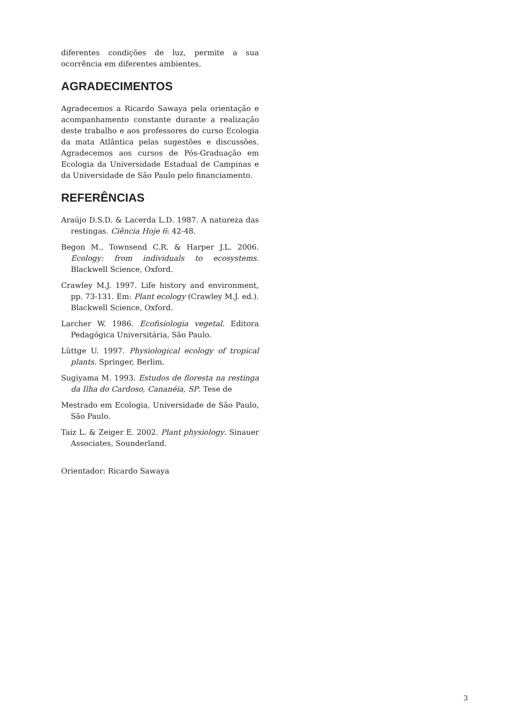diferentes condições de luz, permite a sua ocorrência em diferentes ambientes.
AGRADECIMENTOS
Agradecemos a Ricardo Sawaya pela orientação e acompanhamento constante durante a realização deste trabalho e aos professores do curso Ecologia da mata Atlântica pelas sugestões e discussões. Agradecemos aos cursos de Pós-Graduação em Ecologia da Universidade Estadual de Campinas e da Universidade de São Paulo pelo financiamento.
REFERÊNCIAS
Araújo D.S.D. & Lacerda L.D. 1987. A natureza das restingas. Ciência Hoje 6: 42-48.
Begon M., Townsend C.R. & Harper J.L. 2006. Ecology: from individuals to ecosystems. Blackwell Science, Oxford.
Crawley M.J. 1997. Life history and environment, pp. 73-131. Em: Plant ecology (Crawley M.J. ed.). Blackwell Science, Oxford.
Larcher W. 1986. Ecofisiologia vegetal. Editora Pedagógica Universitária, São Paulo.
Lüttge U. 1997. Physiological ecology of tropical plants. Springer, Berlim.
Sugiyama M. 1993. Estudos de floresta na restinga da Ilha do Cardoso, Cananéia, SP. Tese de
Mestrado em Ecologia, Universidade de São Paulo, São Paulo.
Taiz L. & Zeiger E. 2002. Plant physiology. Sinauer Associates, Sounderland.
Orientador: Ricardo Sawaya
3